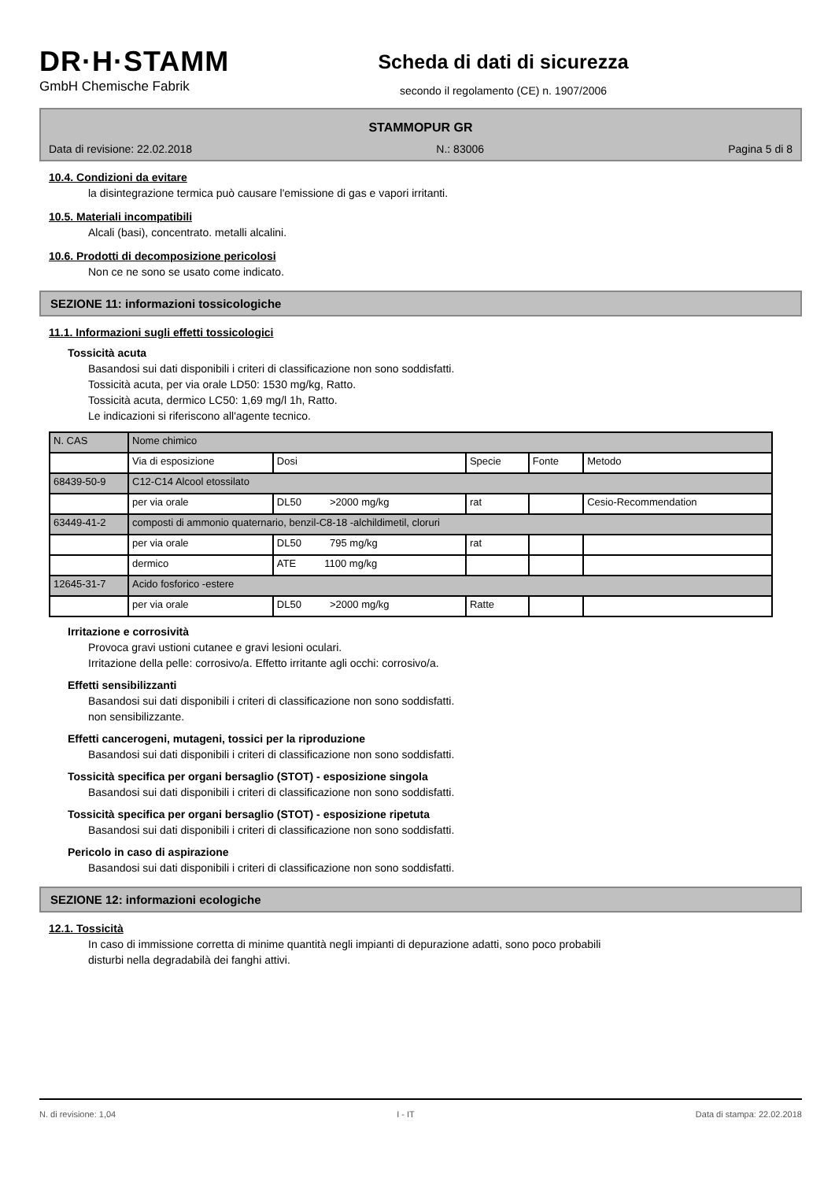DR·H·STAMM
GmbH Chemische Fabrik
Scheda di dati di sicurezza
secondo il regolamento (CE) n. 1907/2006
STAMMOPUR GR
Data di revisione: 22.02.2018 N.: 83006 Pagina 5 di 8
10.4. Condizioni da evitare
la disintegrazione termica può causare l'emissione di gas e vapori irritanti.
10.5. Materiali incompatibili
Alcali (basi), concentrato. metalli alcalini.
10.6. Prodotti di decomposizione pericolosi
Non ce ne sono se usato come indicato.
SEZIONE 11: informazioni tossicologiche
11.1. Informazioni sugli effetti tossicologici
Tossicità acuta
Basandosi sui dati disponibili i criteri di classificazione non sono soddisfatti.
Tossicità acuta, per via orale LD50: 1530 mg/kg, Ratto.
Tossicità acuta, dermico LC50: 1,69 mg/l 1h, Ratto.
Le indicazioni si riferiscono all'agente tecnico.
| N. CAS | Nome chimico | | | | |
| | Via di esposizione | Dosi | Specie | Fonte | Metodo |
| 68439-50-9 | C12-C14 Alcool etossilato | | | | |
| | per via orale | DL50 >2000 mg/kg | rat | | Cesio-Recommendation |
| 63449-41-2 | composti di ammonio quaternario, benzil-C8-18 -alchildimetil, cloruri | | | | |
| | per via orale | DL50 795 mg/kg | rat | | |
| | dermico | ATE 1100 mg/kg | | | |
| 12645-31-7 | Acido fosforico -estere | | | | |
| | per via orale | DL50 >2000 mg/kg | Ratte | | |
Irritazione e corrosività
Provoca gravi ustioni cutanee e gravi lesioni oculari.
Irritazione della pelle: corrosivo/a. Effetto irritante agli occhi: corrosivo/a.
Effetti sensibilizzanti
Basandosi sui dati disponibili i criteri di classificazione non sono soddisfatti.
non sensibilizzante.
Effetti cancerogeni, mutageni, tossici per la riproduzione
Basandosi sui dati disponibili i criteri di classificazione non sono soddisfatti.
Tossicità specifica per organi bersaglio (STOT) - esposizione singola
Basandosi sui dati disponibili i criteri di classificazione non sono soddisfatti.
Tossicità specifica per organi bersaglio (STOT) - esposizione ripetuta
Basandosi sui dati disponibili i criteri di classificazione non sono soddisfatti.
Pericolo in caso di aspirazione
Basandosi sui dati disponibili i criteri di classificazione non sono soddisfatti.
SEZIONE 12: informazioni ecologiche
12.1. Tossicità
In caso di immissione corretta di minime quantità negli impianti di depurazione adatti, sono poco probabili
disturbi nella degradabilà dei fanghi attivi.
N. di revisione: 1,04 I - IT Data di stampa: 22.02.2018